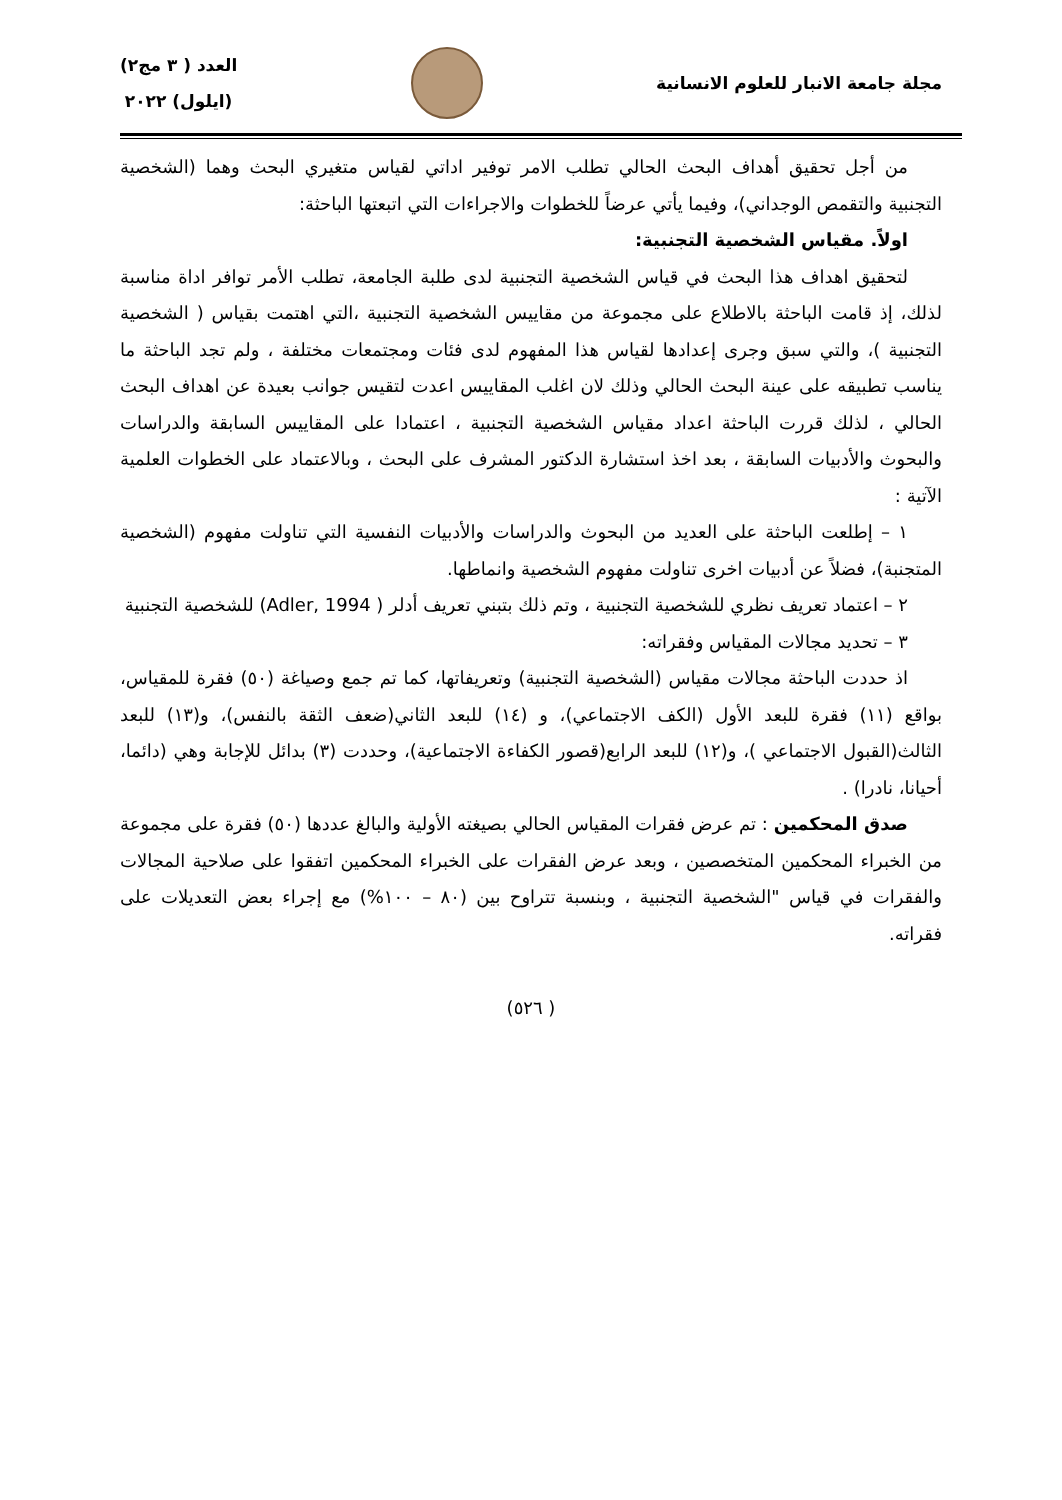مجلة جامعة الانبار للعلوم الانسانية
العدد ( ٣ مج٢)
(ايلول) ٢٠٢٢
من أجل تحقيق أهداف البحث الحالي تطلب الامر توفير اداتي لقياس متغيري البحث وهما (الشخصية التجنبية والتقمص الوجداني)، وفيما يأتي عرضاً للخطوات والاجراءات التي اتبعتها الباحثة:
اولاً. مقياس الشخصية التجنبية:
لتحقيق اهداف هذا البحث في قياس الشخصية التجنبية لدى طلبة الجامعة، تطلب الأمر توافر اداة مناسبة لذلك، إذ قامت الباحثة بالاطلاع على مجموعة من مقاييس الشخصية التجنبية ،التي اهتمت بقياس ( الشخصية التجنبية )، والتي سبق وجرى إعدادها لقياس هذا المفهوم لدى فئات ومجتمعات مختلفة ، ولم تجد الباحثة ما يناسب تطبيقه على عينة البحث الحالي وذلك لان اغلب المقاييس اعدت لتقيس جوانب بعيدة عن اهداف البحث الحالي ، لذلك قررت الباحثة اعداد مقياس الشخصية التجنبية ، اعتمادا على المقاييس السابقة والدراسات والبحوث والأدبيات السابقة ، بعد اخذ استشارة الدكتور المشرف على البحث ، وبالاعتماد على الخطوات العلمية الآتية :
١ – إطلعت الباحثة على العديد من البحوث والدراسات والأدبيات النفسية التي تناولت مفهوم (الشخصية المتجنبة)، فضلاً عن أدبيات اخرى تناولت مفهوم الشخصية وانماطها.
٢ – اعتماد تعريف نظري للشخصية التجنبية ، وتم ذلك بتبني تعريف أدلر ( Adler, 1994) للشخصية التجنبية
٣ – تحديد مجالات المقياس وفقراته:
اذ حددت الباحثة مجالات مقياس (الشخصية التجنبية) وتعريفاتها، كما تم جمع وصياغة (٥٠) فقرة للمقياس، بواقع (١١) فقرة للبعد الأول (الكف الاجتماعي)، و (١٤) للبعد الثاني(ضعف الثقة بالنفس)، و(١٣) للبعد الثالث(القبول الاجتماعي )، و(١٢) للبعد الرابع(قصور الكفاءة الاجتماعية)، وحددت (٣) بدائل للإجابة وهي (دائما، أحيانا، نادرا) .
صدق المحكمين : تم عرض فقرات المقياس الحالي بصيغته الأولية والبالغ عددها (٥٠) فقرة على مجموعة من الخبراء المحكمين المتخصصين ، وبعد عرض الفقرات على الخبراء المحكمين اتفقوا على صلاحية المجالات والفقرات في قياس "الشخصية التجنبية ، وبنسبة تتراوح بين (٨٠ – ١٠٠%) مع إجراء بعض التعديلات على فقراته.
( ٥٢٦)